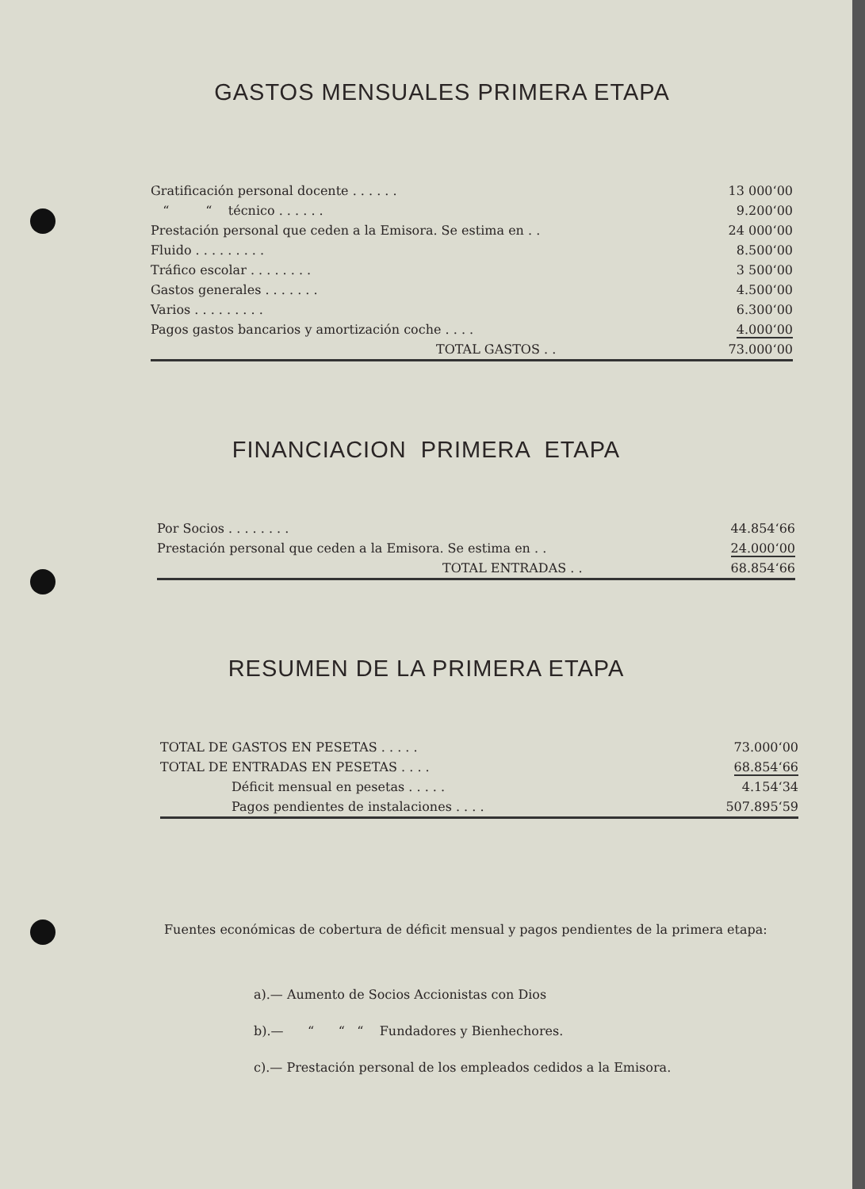GASTOS MENSUALES PRIMERA ETAPA
| Gratificación personal docente . . . . . . | 13 000‘00 |
| “ “ técnico . . . . . . | 9.200‘00 |
| Prestación personal que ceden a la Emisora. Se estima en . . | 24 000‘00 |
| Fluido . . . . . . . . . | 8.500‘00 |
| Tráfico escolar . . . . . . . . | 3 500‘00 |
| Gastos generales . . . . . . . | 4.500‘00 |
| Varios . . . . . . . . . | 6.300‘00 |
| Pagos gastos bancarios y amortización coche . . . . | 4.000‘00 |
| TOTAL GASTOS . . | 73.000‘00 |
FINANCIACION PRIMERA ETAPA
| Por Socios . . . . . . . . | 44.854‘66 |
| Prestación personal que ceden a la Emisora. Se estima en . . | 24.000‘00 |
| TOTAL ENTRADAS . . | 68.854‘66 |
RESUMEN DE LA PRIMERA ETAPA
| TOTAL DE GASTOS EN PESETAS . . . . . | 73.000‘00 |
| TOTAL DE ENTRADAS EN PESETAS . . . . | 68.854‘66 |
| Déficit mensual en pesetas . . . . . | 4.154‘34 |
| Pagos pendientes de instalaciones . . . . | 507.895‘59 |
Fuentes económicas de cobertura de déficit mensual y pagos pendientes de la primera etapa:
a).— Aumento de Socios Accionistas con Dios
b).— “ “ “ Fundadores y Bienhechores.
c).— Prestación personal de los empleados cedidos a la Emisora.